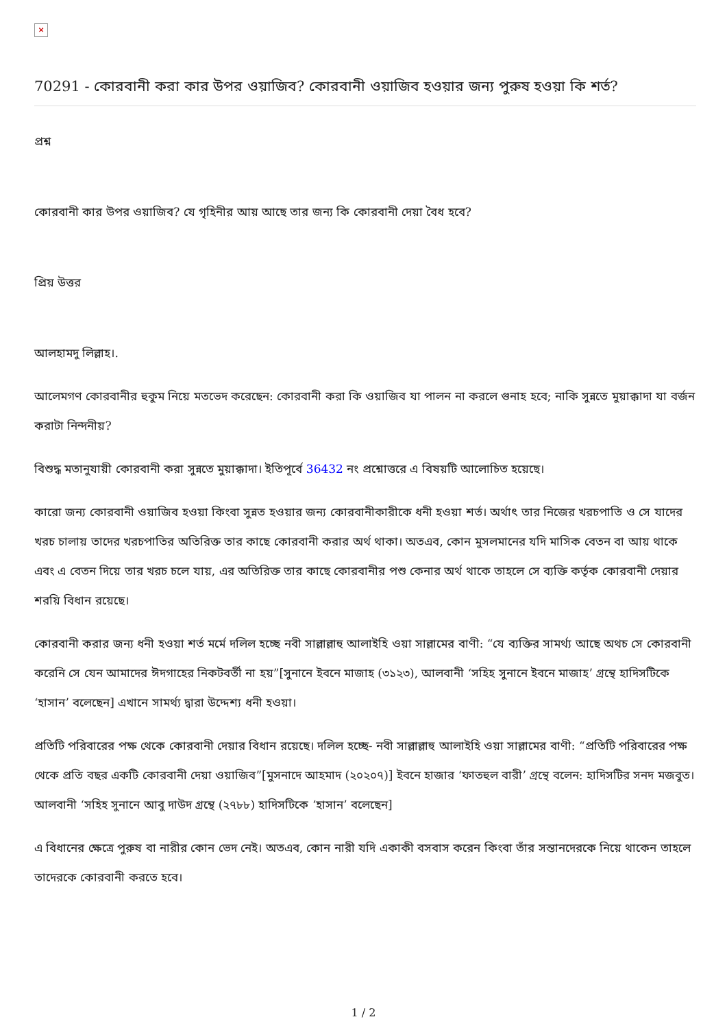×
70291 - কোরবানী করা কার উপর ওয়াজিব? কোরবানী ওয়াজিব হওয়ার জন্য পুরুষ হওয়া কি শর্ত?
প্রশ্ন
কোরবানী কার উপর ওয়াজিব? যে গৃহিনীর আয় আছে তার জন্য কি কোরবানী দেয়া বৈধ হবে?
প্রিয় উত্তর
আলহামদু লিল্লাহ।.
আলেমগণ কোরবানীর হুকুম নিয়ে মতভেদ করেছেন: কোরবানী করা কি ওয়াজিব যা পালন না করলে গুনাহ হবে; নাকি সুন্নতে মুয়াক্কাদা যা বর্জন করাটা নিন্দনীয়?
বিশুদ্ধ মতানুযায়ী কোরবানী করা সুন্নতে মুয়াক্কাদা। ইতিপূর্বে 36432 নং প্রশ্নোত্তরে এ বিষয়টি আলোচিত হয়েছে।
কারো জন্য কোরবানী ওয়াজিব হওয়া কিংবা সুন্নত হওয়ার জন্য কোরবানীকারীকে ধনী হওয়া শর্ত। অর্থাৎ তার নিজের খরচপাতি ও সে যাদের খরচ চালায় তাদের খরচপাতির অতিরিক্ত তার কাছে কোরবানী করার অর্থ থাকা। অতএব, কোন মুসলমানের যদি মাসিক বেতন বা আয় থাকে এবং এ বেতন দিয়ে তার খরচ চলে যায়, এর অতিরিক্ত তার কাছে কোরবানীর পশু কেনার অর্থ থাকে তাহলে সে ব্যক্তি কর্তৃক কোরবানী দেয়ার শরয়ি বিধান রয়েছে।
কোরবানী করার জন্য ধনী হওয়া শর্ত মর্মে দলিল হচ্ছে নবী সাল্লাল্লাহু আলাইহি ওয়া সাল্লামের বাণী: “যে ব্যক্তির সামর্থ্য আছে অথচ সে কোরবানী করেনি সে যেন আমাদের ঈদগাহের নিকটবর্তী না হয়”[সুনানে ইবনে মাজাহ (৩১২৩), আলবানী ‘সহিহ সুনানে ইবনে মাজাহ’ গ্রন্থে হাদিসটিকে ‘হাসান’ বলেছেন] এখানে সামর্থ্য দ্বারা উদ্দেশ্য ধনী হওয়া।
প্রতিটি পরিবারের পক্ষ থেকে কোরবানী দেয়ার বিধান রয়েছে। দলিল হচ্ছে- নবী সাল্লাল্লাহু আলাইহি ওয়া সাল্লামের বাণী: “প্রতিটি পরিবারের পক্ষ থেকে প্রতি বছর একটি কোরবানী দেয়া ওয়াজিব”[মুসনাদে আহমাদ (২০২০৭)] ইবনে হাজার ‘ফাতহুল বারী’ গ্রন্থে বলেন: হাদিসটির সনদ মজবুত। আলবানী ‘সহিহ সুনানে আবু দাউদ গ্রন্থে (২৭৮৮) হাদিসটিকে ‘হাসান’ বলেছেন]
এ বিধানের ক্ষেত্রে পুরুষ বা নারীর কোন ভেদ নেই। অতএব, কোন নারী যদি একাকী বসবাস করেন কিংবা তাঁর সন্তানদেরকে নিয়ে থাকেন তাহলে তাদেরকে কোরবানী করতে হবে।
1 / 2